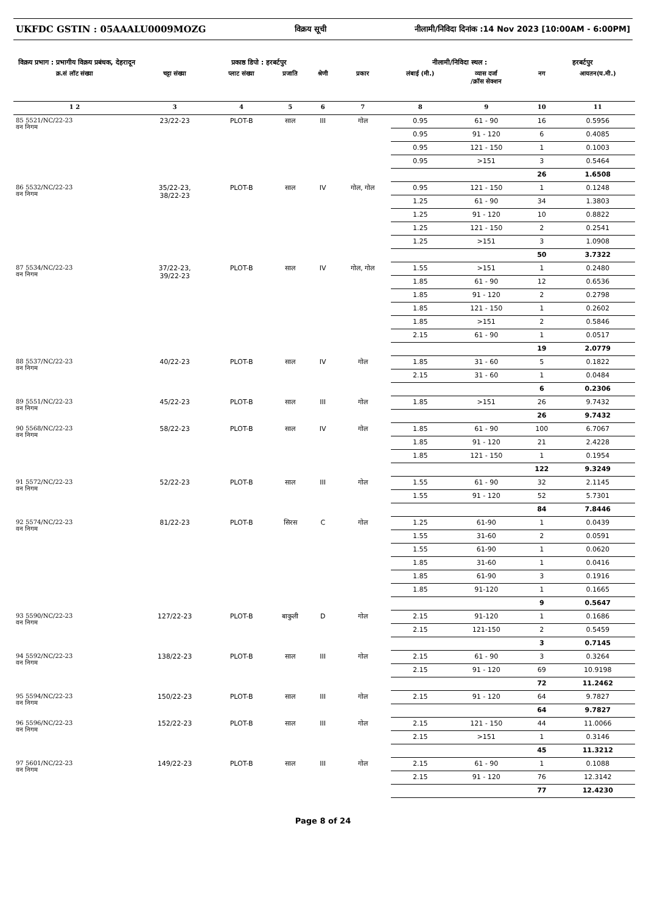UKFDC GSTIN : 05AAALU0009MOZG विक्रय सूची नीलामी/निविदा दिनांक :14 Nov 2023 [10:00AM - 6:00PM]
विक्रय प्रभाग : प्रभागीय विक्रय प्रबंधक, देहरादून प्रकाष्ठ डिपो : हरबर्टपुर नीलामी/निविदा स्थल : हरबर्टपुर
| क्र.सं लॉट संख्या | चट्टा संख्या | प्लाट संख्या | प्रजाति | श्रेणी | प्रकार | लंबाई (मी.) | व्यास दर्जा /क्रॉस सेक्शन | नग | आयतन(घ.मी.) |
| --- | --- | --- | --- | --- | --- | --- | --- | --- | --- |
| 1 2 | 3 | 4 | 5 | 6 | 7 | 8 | 9 | 10 | 11 |
| 85 5521/NC/22-23 वन निगम | 23/22-23 | PLOT-B | साल | III | गोल | 0.95 | 61 - 90 | 16 | 0.5956 |
| | | | | | | 0.95 | 91 - 120 | 6 | 0.4085 |
| | | | | | | 0.95 | 121 - 150 | 1 | 0.1003 |
| | | | | | | 0.95 | >151 | 3 | 0.5464 |
| | | | | | | | | 26 | 1.6508 |
| 86 5532/NC/22-23 वन निगम | 35/22-23, 38/22-23 | PLOT-B | साल | IV | गोल, गोल | 0.95 | 121 - 150 | 1 | 0.1248 |
| | | | | | | 1.25 | 61 - 90 | 34 | 1.3803 |
| | | | | | | 1.25 | 91 - 120 | 10 | 0.8822 |
| | | | | | | 1.25 | 121 - 150 | 2 | 0.2541 |
| | | | | | | 1.25 | >151 | 3 | 1.0908 |
| | | | | | | | | 50 | 3.7322 |
| 87 5534/NC/22-23 वन निगम | 37/22-23, 39/22-23 | PLOT-B | साल | IV | गोल, गोल | 1.55 | >151 | 1 | 0.2480 |
| | | | | | | 1.85 | 61 - 90 | 12 | 0.6536 |
| | | | | | | 1.85 | 91 - 120 | 2 | 0.2798 |
| | | | | | | 1.85 | 121 - 150 | 1 | 0.2602 |
| | | | | | | 1.85 | >151 | 2 | 0.5846 |
| | | | | | | 2.15 | 61 - 90 | 1 | 0.0517 |
| | | | | | | | | 19 | 2.0779 |
| 88 5537/NC/22-23 वन निगम | 40/22-23 | PLOT-B | साल | IV | गोल | 1.85 | 31 - 60 | 5 | 0.1822 |
| | | | | | | 2.15 | 31 - 60 | 1 | 0.0484 |
| | | | | | | | | 6 | 0.2306 |
| 89 5551/NC/22-23 वन निगम | 45/22-23 | PLOT-B | साल | III | गोल | 1.85 | >151 | 26 | 9.7432 |
| | | | | | | | | 26 | 9.7432 |
| 90 5568/NC/22-23 वन निगम | 58/22-23 | PLOT-B | साल | IV | गोल | 1.85 | 61 - 90 | 100 | 6.7067 |
| | | | | | | 1.85 | 91 - 120 | 21 | 2.4228 |
| | | | | | | 1.85 | 121 - 150 | 1 | 0.1954 |
| | | | | | | | | 122 | 9.3249 |
| 91 5572/NC/22-23 वन निगम | 52/22-23 | PLOT-B | साल | III | गोल | 1.55 | 61 - 90 | 32 | 2.1145 |
| | | | | | | 1.55 | 91 - 120 | 52 | 5.7301 |
| | | | | | | | | 84 | 7.8446 |
| 92 5574/NC/22-23 वन निगम | 81/22-23 | PLOT-B | सिरस | C | गोल | 1.25 | 61-90 | 1 | 0.0439 |
| | | | | | | 1.55 | 31-60 | 2 | 0.0591 |
| | | | | | | 1.55 | 61-90 | 1 | 0.0620 |
| | | | | | | 1.85 | 31-60 | 1 | 0.0416 |
| | | | | | | 1.85 | 61-90 | 3 | 0.1916 |
| | | | | | | 1.85 | 91-120 | 1 | 0.1665 |
| | | | | | | | | 9 | 0.5647 |
| 93 5590/NC/22-23 वन निगम | 127/22-23 | PLOT-B | बाकुली | D | गोल | 2.15 | 91-120 | 1 | 0.1686 |
| | | | | | | 2.15 | 121-150 | 2 | 0.5459 |
| | | | | | | | | 3 | 0.7145 |
| 94 5592/NC/22-23 वन निगम | 138/22-23 | PLOT-B | साल | III | गोल | 2.15 | 61 - 90 | 3 | 0.3264 |
| | | | | | | 2.15 | 91 - 120 | 69 | 10.9198 |
| | | | | | | | | 72 | 11.2462 |
| 95 5594/NC/22-23 वन निगम | 150/22-23 | PLOT-B | साल | III | गोल | 2.15 | 91 - 120 | 64 | 9.7827 |
| | | | | | | | | 64 | 9.7827 |
| 96 5596/NC/22-23 वन निगम | 152/22-23 | PLOT-B | साल | III | गोल | 2.15 | 121 - 150 | 44 | 11.0066 |
| | | | | | | 2.15 | >151 | 1 | 0.3146 |
| | | | | | | | | 45 | 11.3212 |
| 97 5601/NC/22-23 वन निगम | 149/22-23 | PLOT-B | साल | III | गोल | 2.15 | 61 - 90 | 1 | 0.1088 |
| | | | | | | 2.15 | 91 - 120 | 76 | 12.3142 |
| | | | | | | | | 77 | 12.4230 |
Page 8 of 24